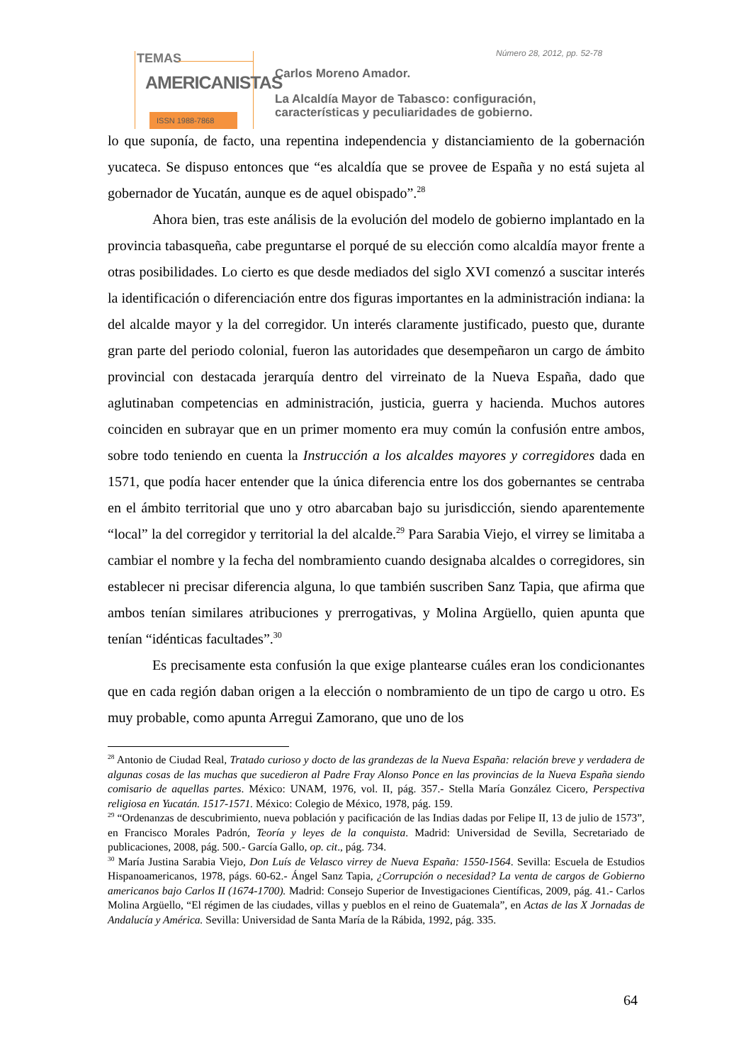TEMAS
AMERICANISTAS
ISSN 1988-7868
Número 28, 2012, pp. 52-78
Carlos Moreno Amador.
La Alcaldía Mayor de Tabasco: configuración,
características y peculiaridades de gobierno.
lo que suponía, de facto, una repentina independencia y distanciamiento de la gobernación yucateca. Se dispuso entonces que “es alcaldía que se provee de España y no está sujeta al gobernador de Yucatán, aunque es de aquel obispado”.<sup>28</sup>
Ahora bien, tras este análisis de la evolución del modelo de gobierno implantado en la provincia tabasqueña, cabe preguntarse el porqué de su elección como alcaldía mayor frente a otras posibilidades. Lo cierto es que desde mediados del siglo XVI comenzó a suscitar interés la identificación o diferenciación entre dos figuras importantes en la administración indiana: la del alcalde mayor y la del corregidor. Un interés claramente justificado, puesto que, durante gran parte del periodo colonial, fueron las autoridades que desempeñaron un cargo de ámbito provincial con destacada jerarquía dentro del virreinato de la Nueva España, dado que aglutinaban competencias en administración, justicia, guerra y hacienda. Muchos autores coinciden en subrayar que en un primer momento era muy común la confusión entre ambos, sobre todo teniendo en cuenta la Instrucción a los alcaldes mayores y corregidores dada en 1571, que podía hacer entender que la única diferencia entre los dos gobernantes se centraba en el ámbito territorial que uno y otro abarcaban bajo su jurisdicción, siendo aparentemente “local” la del corregidor y territorial la del alcalde.<sup>29</sup> Para Sarabia Viejo, el virrey se limitaba a cambiar el nombre y la fecha del nombramiento cuando designaba alcaldes o corregidores, sin establecer ni precisar diferencia alguna, lo que también suscriben Sanz Tapia, que afirma que ambos tenían similares atribuciones y prerrogativas, y Molina Argüello, quien apunta que tenían “idénticas facultades”.<sup>30</sup>
Es precisamente esta confusión la que exige plantearse cuáles eran los condicionantes que en cada región daban origen a la elección o nombramiento de un tipo de cargo u otro. Es muy probable, como apunta Arregui Zamorano, que uno de los
<sup>28</sup> Antonio de Ciudad Real, Tratado curioso y docto de las grandezas de la Nueva España: relación breve y verdadera de algunas cosas de las muchas que sucedieron al Padre Fray Alonso Ponce en las provincias de la Nueva España siendo comisario de aquellas partes. México: UNAM, 1976, vol. II, pág. 357.- Stella María González Cicero, Perspectiva religiosa en Yucatán. 1517-1571. México: Colegio de México, 1978, pág. 159.
<sup>29</sup> “Ordenanzas de descubrimiento, nueva población y pacificación de las Indias dadas por Felipe II, 13 de julio de 1573”, en Francisco Morales Padrón, Teoría y leyes de la conquista. Madrid: Universidad de Sevilla, Secretariado de publicaciones, 2008, pág. 500.- García Gallo, op. cit., pág. 734.
<sup>30</sup> María Justina Sarabia Viejo, Don Luís de Velasco virrey de Nueva España: 1550-1564. Sevilla: Escuela de Estudios Hispanoamericanos, 1978, págs. 60-62.- Ángel Sanz Tapia, ¿Corrupción o necesidad? La venta de cargos de Gobierno americanos bajo Carlos II (1674-1700). Madrid: Consejo Superior de Investigaciones Científicas, 2009, pág. 41.- Carlos Molina Argüello, “El régimen de las ciudades, villas y pueblos en el reino de Guatemala”, en Actas de las X Jornadas de Andalucía y América. Sevilla: Universidad de Santa María de la Rábida, 1992, pág. 335.
64